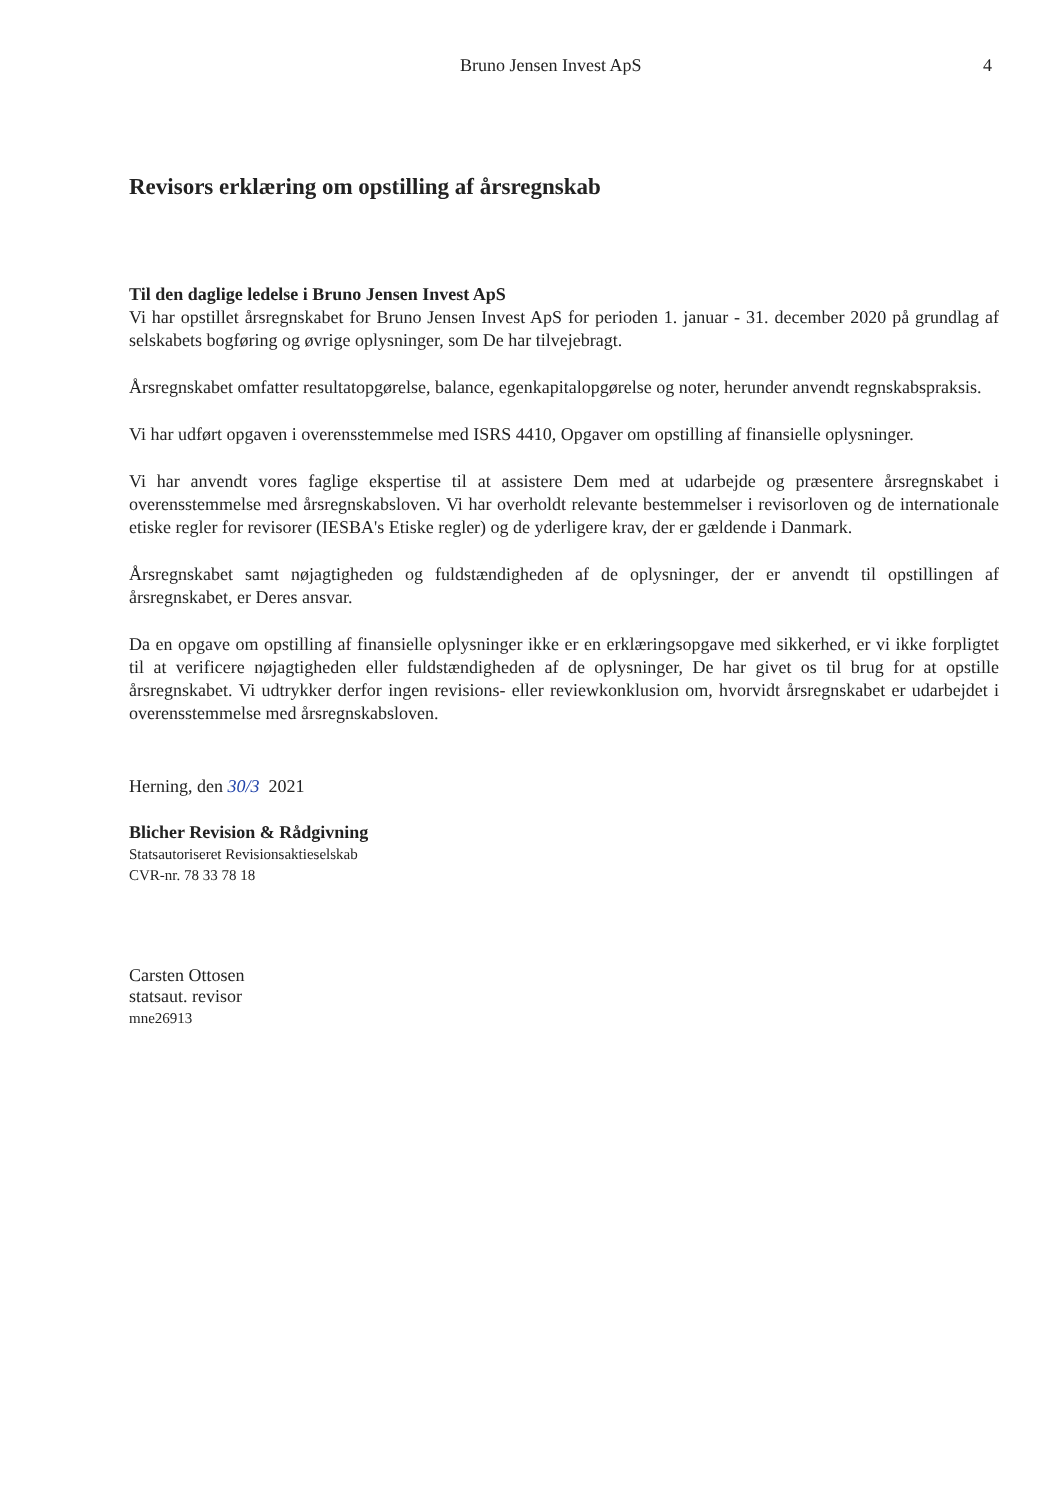Bruno Jensen Invest ApS 4
Revisors erklæring om opstilling af årsregnskab
Til den daglige ledelse i Bruno Jensen Invest ApS
Vi har opstillet årsregnskabet for Bruno Jensen Invest ApS for perioden 1. januar - 31. december 2020 på grundlag af selskabets bogføring og øvrige oplysninger, som De har tilvejebragt.
Årsregnskabet omfatter resultatopgørelse, balance, egenkapitalopgørelse og noter, herunder anvendt regnskabspraksis.
Vi har udført opgaven i overensstemmelse med ISRS 4410, Opgaver om opstilling af finansielle oplysninger.
Vi har anvendt vores faglige ekspertise til at assistere Dem med at udarbejde og præsentere årsregnskabet i overensstemmelse med årsregnskabsloven. Vi har overholdt relevante bestemmelser i revisorloven og de internationale etiske regler for revisorer (IESBA's Etiske regler) og de yderligere krav, der er gældende i Danmark.
Årsregnskabet samt nøjagtigheden og fuldstændigheden af de oplysninger, der er anvendt til opstillingen af årsregnskabet, er Deres ansvar.
Da en opgave om opstilling af finansielle oplysninger ikke er en erklæringsopgave med sikkerhed, er vi ikke forpligtet til at verificere nøjagtigheden eller fuldstændigheden af de oplysninger, De har givet os til brug for at opstille årsregnskabet. Vi udtrykker derfor ingen revisions- eller reviewkonklusion om, hvorvidt årsregnskabet er udarbejdet i overensstemmelse med årsregnskabsloven.
Herning, den 30/3 2021
Blicher Revision & Rådgivning
Statsautoriseret Revisionsaktieselskab
CVR-nr. 78 33 78 18
Carsten Ottosen
statsaut. revisor
mne26913